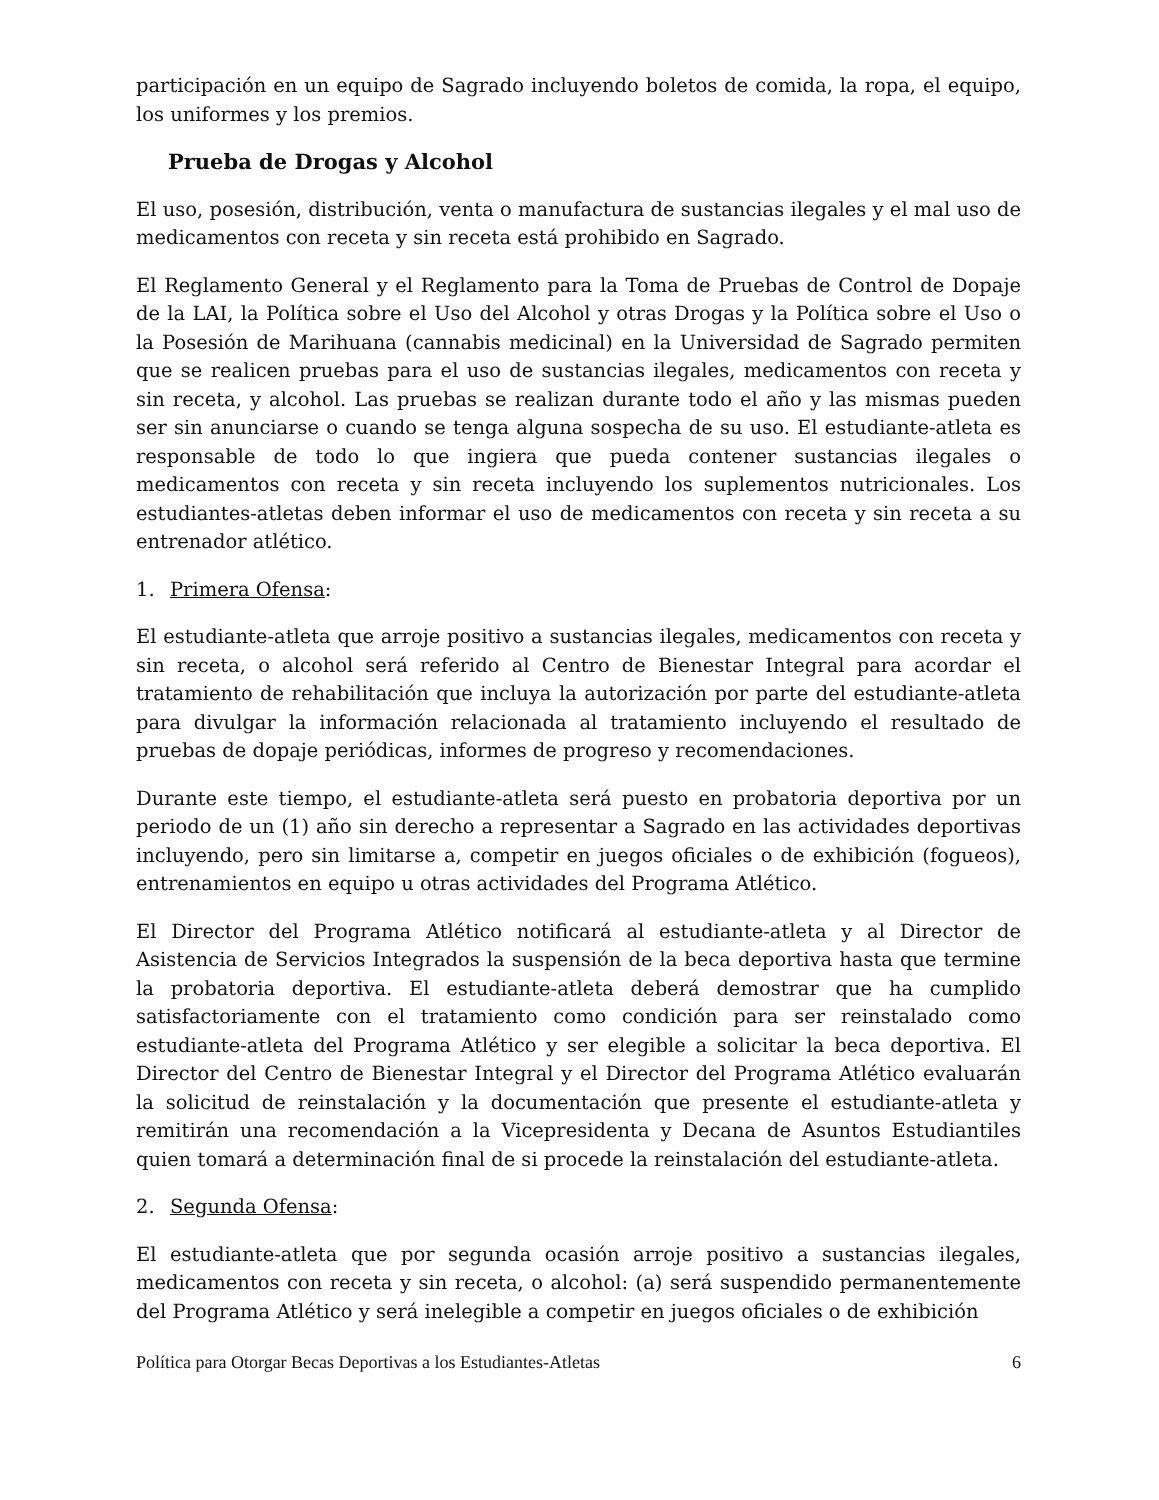participación en un equipo de Sagrado incluyendo boletos de comida, la ropa, el equipo, los uniformes y los premios.
Prueba de Drogas y Alcohol
El uso, posesión, distribución, venta o manufactura de sustancias ilegales y el mal uso de medicamentos con receta y sin receta está prohibido en Sagrado.
El Reglamento General y el Reglamento para la Toma de Pruebas de Control de Dopaje de la LAI, la Política sobre el Uso del Alcohol y otras Drogas y la Política sobre el Uso o la Posesión de Marihuana (cannabis medicinal) en la Universidad de Sagrado permiten que se realicen pruebas para el uso de sustancias ilegales, medicamentos con receta y sin receta, y alcohol. Las pruebas se realizan durante todo el año y las mismas pueden ser sin anunciarse o cuando se tenga alguna sospecha de su uso. El estudiante-atleta es responsable de todo lo que ingiera que pueda contener sustancias ilegales o medicamentos con receta y sin receta incluyendo los suplementos nutricionales. Los estudiantes-atletas deben informar el uso de medicamentos con receta y sin receta a su entrenador atlético.
1. Primera Ofensa:
El estudiante-atleta que arroje positivo a sustancias ilegales, medicamentos con receta y sin receta, o alcohol será referido al Centro de Bienestar Integral para acordar el tratamiento de rehabilitación que incluya la autorización por parte del estudiante-atleta para divulgar la información relacionada al tratamiento incluyendo el resultado de pruebas de dopaje periódicas, informes de progreso y recomendaciones.
Durante este tiempo, el estudiante-atleta será puesto en probatoria deportiva por un periodo de un (1) año sin derecho a representar a Sagrado en las actividades deportivas incluyendo, pero sin limitarse a, competir en juegos oficiales o de exhibición (fogueos), entrenamientos en equipo u otras actividades del Programa Atlético.
El Director del Programa Atlético notificará al estudiante-atleta y al Director de Asistencia de Servicios Integrados la suspensión de la beca deportiva hasta que termine la probatoria deportiva. El estudiante-atleta deberá demostrar que ha cumplido satisfactoriamente con el tratamiento como condición para ser reinstalado como estudiante-atleta del Programa Atlético y ser elegible a solicitar la beca deportiva. El Director del Centro de Bienestar Integral y el Director del Programa Atlético evaluarán la solicitud de reinstalación y la documentación que presente el estudiante-atleta y remitirán una recomendación a la Vicepresidenta y Decana de Asuntos Estudiantiles quien tomará a determinación final de si procede la reinstalación del estudiante-atleta.
2. Segunda Ofensa:
El estudiante-atleta que por segunda ocasión arroje positivo a sustancias ilegales, medicamentos con receta y sin receta, o alcohol: (a) será suspendido permanentemente del Programa Atlético y será inelegible a competir en juegos oficiales o de exhibición
Política para Otorgar Becas Deportivas a los Estudiantes-Atletas 6